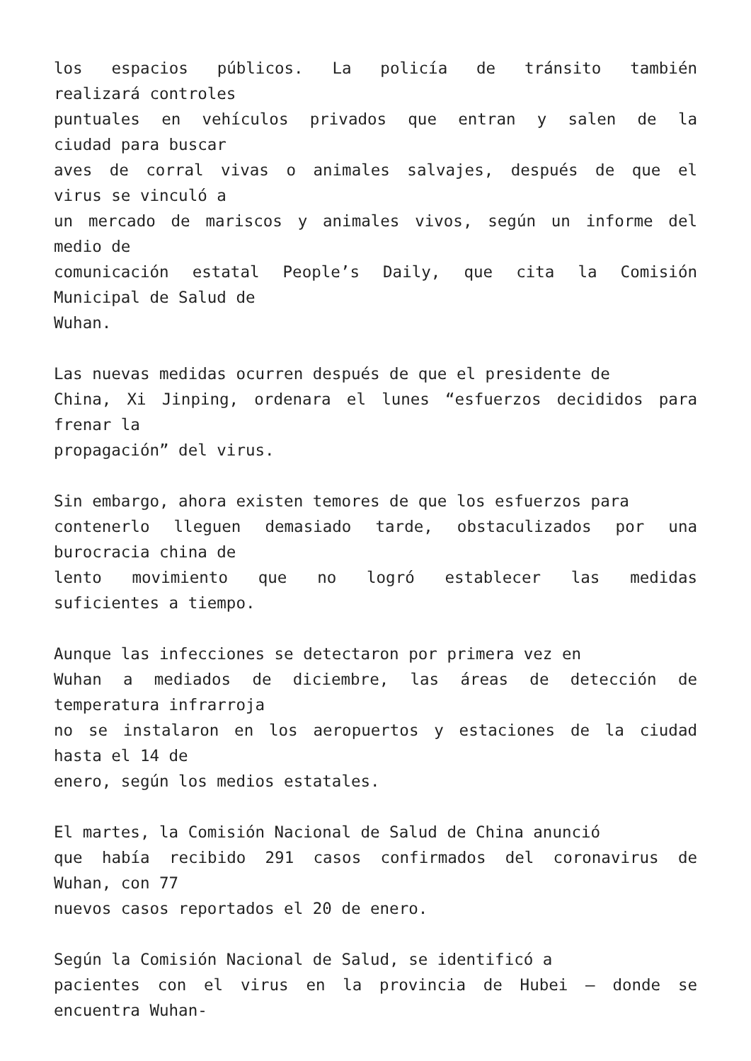los espacios públicos. La policía de tránsito también
realizará controles
puntuales en vehículos privados que entran y salen de la
ciudad para buscar
aves de corral vivas o animales salvajes, después de que el
virus se vinculó a
un mercado de mariscos y animales vivos, según un informe del
medio de
comunicación estatal People’s Daily, que cita la Comisión
Municipal de Salud de
Wuhan.
Las nuevas medidas ocurren después de que el presidente de
China, Xi Jinping, ordenara el lunes “esfuerzos decididos para
frenar la
propagación” del virus.
Sin embargo, ahora existen temores de que los esfuerzos para
contenerlo lleguen demasiado tarde, obstaculizados por una
burocracia china de
lento movimiento que no logró establecer las medidas
suficientes a tiempo.
Aunque las infecciones se detectaron por primera vez en
Wuhan a mediados de diciembre, las áreas de detección de
temperatura infrarroja
no se instalaron en los aeropuertos y estaciones de la ciudad
hasta el 14 de
enero, según los medios estatales.
El martes, la Comisión Nacional de Salud de China anunció
que había recibido 291 casos confirmados del coronavirus de
Wuhan, con 77
nuevos casos reportados el 20 de enero.
Según la Comisión Nacional de Salud, se identificó a
pacientes con el virus en la provincia de Hubei – donde se
encuentra Wuhan-